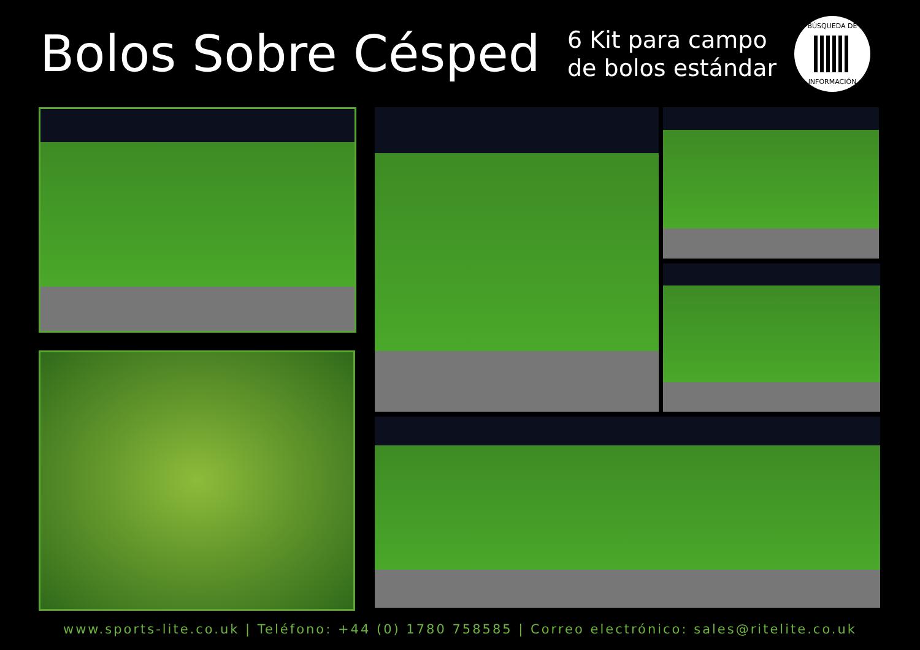Bolos Sobre Césped
6 Kit para campo de bolos estándar
BÚSQUEDA DE
INFORMACIÓN
www.sports-lite.co.uk | Teléfono: +44 (0) 1780 758585 | Correo electrónico: sales@ritelite.co.uk